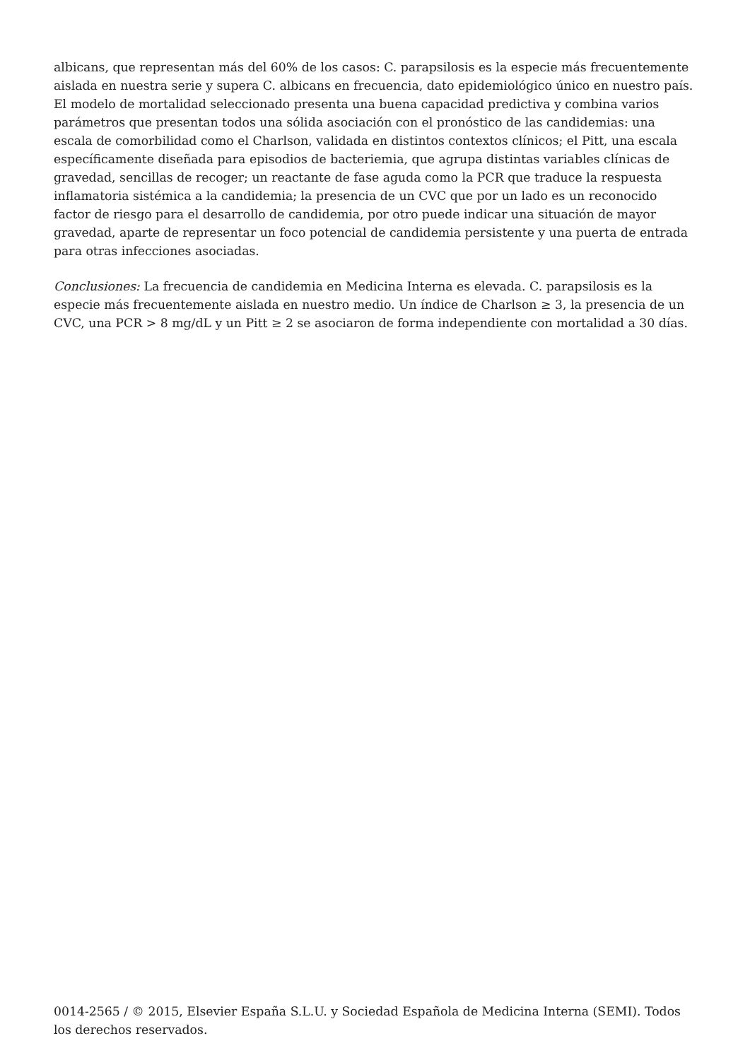albicans, que representan más del 60% de los casos: C. parapsilosis es la especie más frecuentemente aislada en nuestra serie y supera C. albicans en frecuencia, dato epidemiológico único en nuestro país. El modelo de mortalidad seleccionado presenta una buena capacidad predictiva y combina varios parámetros que presentan todos una sólida asociación con el pronóstico de las candidemias: una escala de comorbilidad como el Charlson, validada en distintos contextos clínicos; el Pitt, una escala específicamente diseñada para episodios de bacteriemia, que agrupa distintas variables clínicas de gravedad, sencillas de recoger; un reactante de fase aguda como la PCR que traduce la respuesta inflamatoria sistémica a la candidemia; la presencia de un CVC que por un lado es un reconocido factor de riesgo para el desarrollo de candidemia, por otro puede indicar una situación de mayor gravedad, aparte de representar un foco potencial de candidemia persistente y una puerta de entrada para otras infecciones asociadas.
Conclusiones: La frecuencia de candidemia en Medicina Interna es elevada. C. parapsilosis es la especie más frecuentemente aislada en nuestro medio. Un índice de Charlson ≥ 3, la presencia de un CVC, una PCR > 8 mg/dL y un Pitt ≥ 2 se asociaron de forma independiente con mortalidad a 30 días.
0014-2565 / © 2015, Elsevier España S.L.U. y Sociedad Española de Medicina Interna (SEMI). Todos los derechos reservados.